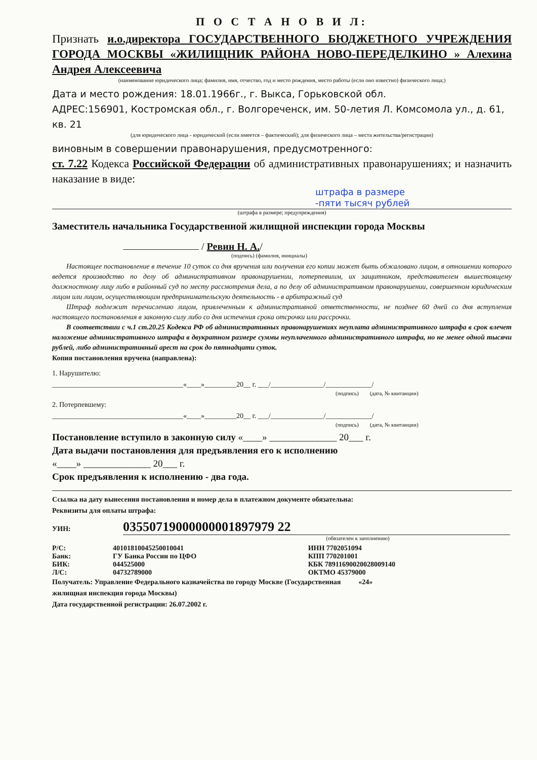П О С Т А Н О В И Л:
Признать и.о.директора ГОСУДАРСТВЕННОГО БЮДЖЕТНОГО УЧРЕЖДЕНИЯ ГОРОДА МОСКВЫ «ЖИЛИЩНИК РАЙОНА НОВО-ПЕРЕДЕЛКИНО » Алехина Андрея Алексеевича
(наименование юридического лица; фамилия, имя, отчество, год и место рождения, место работы (если оно известно) физического лица;)
Дата и место рождения: 18.01.1966г., г. Выкса, Горьковской обл.
АДРЕС:156901, Костромская обл., г. Волгореченск, им. 50-летия Л. Комсомола ул., д. 61, кв. 21
(для юридического лица - юридический (если имеется – фактический); для физического лица – места жительства/регистрации)
виновным в совершении правонарушения, предусмотренного:
ст. 7.22 Кодекса Российской Федерации об административных правонарушениях; и назначить наказание в виде:
штрафа в размере
-пяти тысяч рублей
(штрафа в размере; предупреждения)
Заместитель начальника Государственной жилищной инспекции города Москвы
/ Ревин Н. А./
(подпись) (фамилия, инициалы)
Настоящее постановление в течение 10 суток со дня вручения или получения его копии может быть обжаловано лицом, в отношении которого ведется производство по делу об административном правонарушении, потерпевшим, их защитником, представителем вышестоящему должностному лицу либо в районный суд по месту рассмотрения дела, а по делу об административном правонарушении, совершенном юридическим лицом или лицом, осуществляющим предпринимательскую деятельность - в арбитражный суд
Штраф подлежит перечислению лицом, привлеченным к административной ответственности, не позднее 60 дней со дня вступления настоящего постановления в законную силу либо со дня истечения срока отсрочки или рассрочки.
В соответствии с ч.1 ст.20.25 Кодекса РФ об административных правонарушениях неуплата административного штрафа в срок влечет наложение административного штрафа в двукратном размере суммы неуплаченного административного штрафа, но не менее одной тысячи рублей, либо административный арест на срок до пятнадцати суток.
Копия постановления вручена (направлена):
1. Нарушителю:
_____________________________________«____»_________20__ г. ___/_______________/_____________/
(подпись) (дата, № квитанции)
2. Потерпевшему:
_____________________________________«____»_________20__ г. ___/_______________/_____________/
(подпись) (дата, № квитанции)
Постановление вступило в законную силу «____» ______________ 20___ г.
Дата выдачи постановления для предъявления его к исполнению
«____» ______________ 20___ г.
Срок предъявления к исполнению - два года.
Ссылка на дату вынесения постановления и номер дела в платежном документе обязательна:
Реквизиты для оплаты штрафа:
УИН: 03550719000000001897979 22
(обязателен к заполнению)
| Р/С: | 40101810045250010041 | ИНН 7702051094 |
| Банк: | ГУ Банка России по ЦФО | КПП 770201001 |
| БИК: | 044525000 | КБК 78911690020028009140 |
| Л/С: | 04732789000 | ОКТМО 45379000 |
Получатель: Управление Федерального казначейства по городу Москве (Государственная «24»
жилищная инспекция города Москвы)
Дата государственной регистрации: 26.07.2002 г.